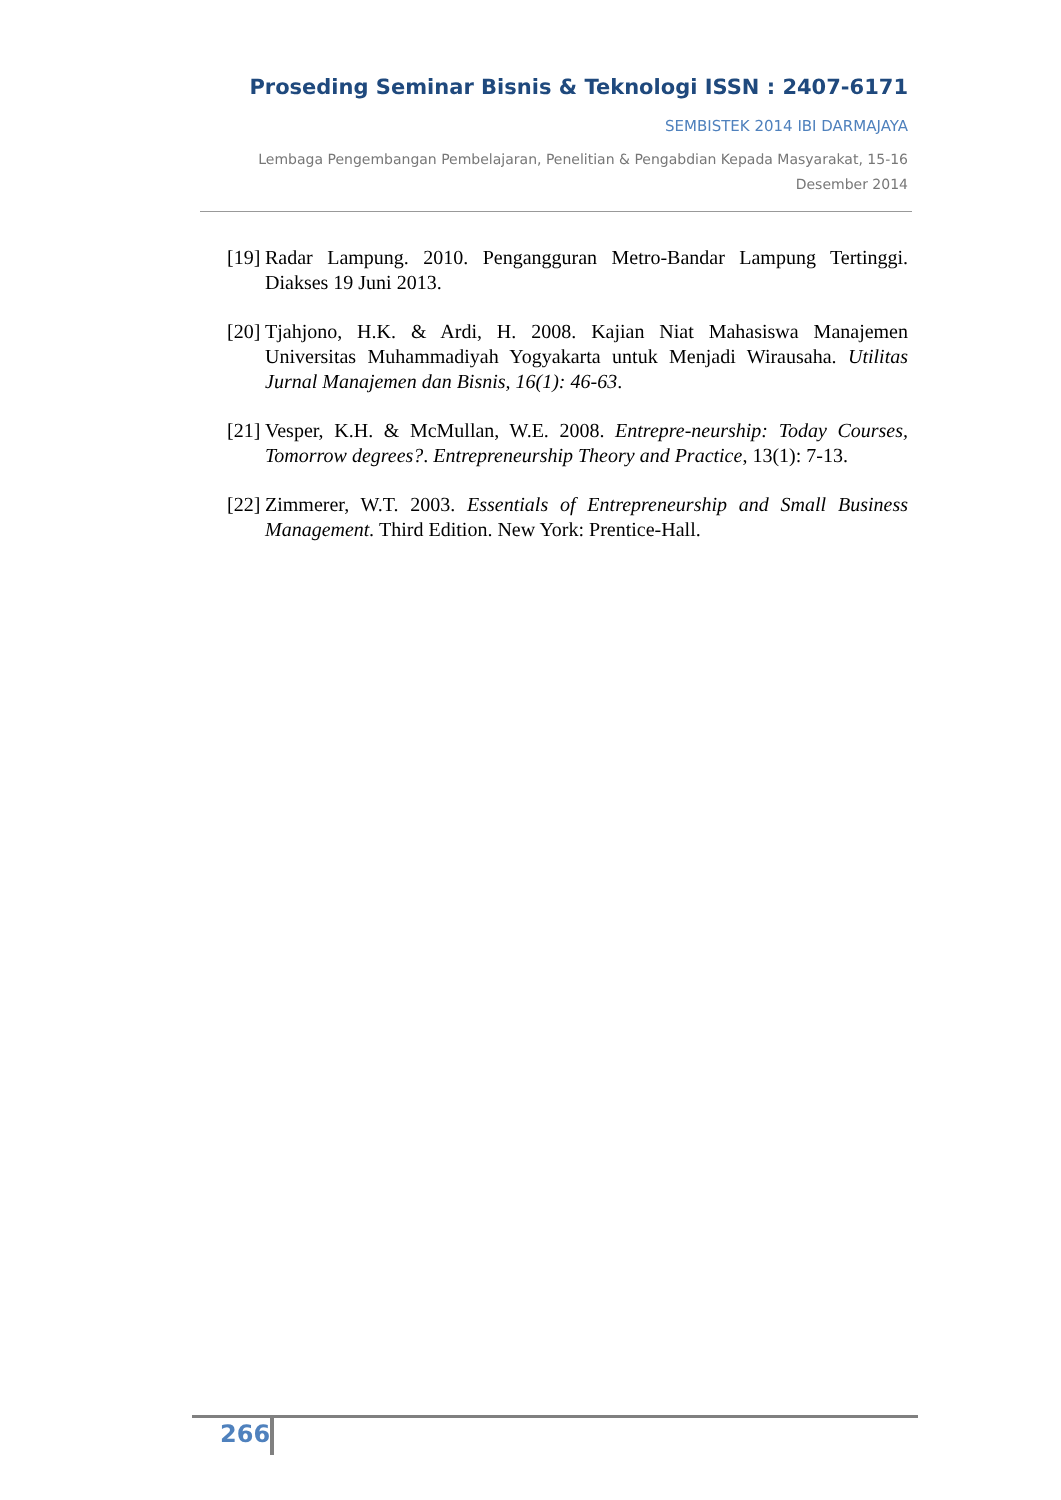Proseding Seminar Bisnis & Teknologi ISSN : 2407-6171
SEMBISTEK 2014 IBI DARMAJAYA
Lembaga Pengembangan Pembelajaran, Penelitian & Pengabdian Kepada Masyarakat, 15-16 Desember 2014
[19] Radar Lampung. 2010. Pengangguran Metro-Bandar Lampung Tertinggi. Diakses 19 Juni 2013.
[20] Tjahjono, H.K. & Ardi, H. 2008. Kajian Niat Mahasiswa Manajemen Universitas Muhammadiyah Yogyakarta untuk Menjadi Wirausaha. Utilitas Jurnal Manajemen dan Bisnis, 16(1): 46-63.
[21] Vesper, K.H. & McMullan, W.E. 2008. Entrepre-neurship: Today Courses, Tomorrow degrees?. Entrepreneurship Theory and Practice, 13(1): 7-13.
[22] Zimmerer, W.T. 2003. Essentials of Entrepreneurship and Small Business Management. Third Edition. New York: Prentice-Hall.
266